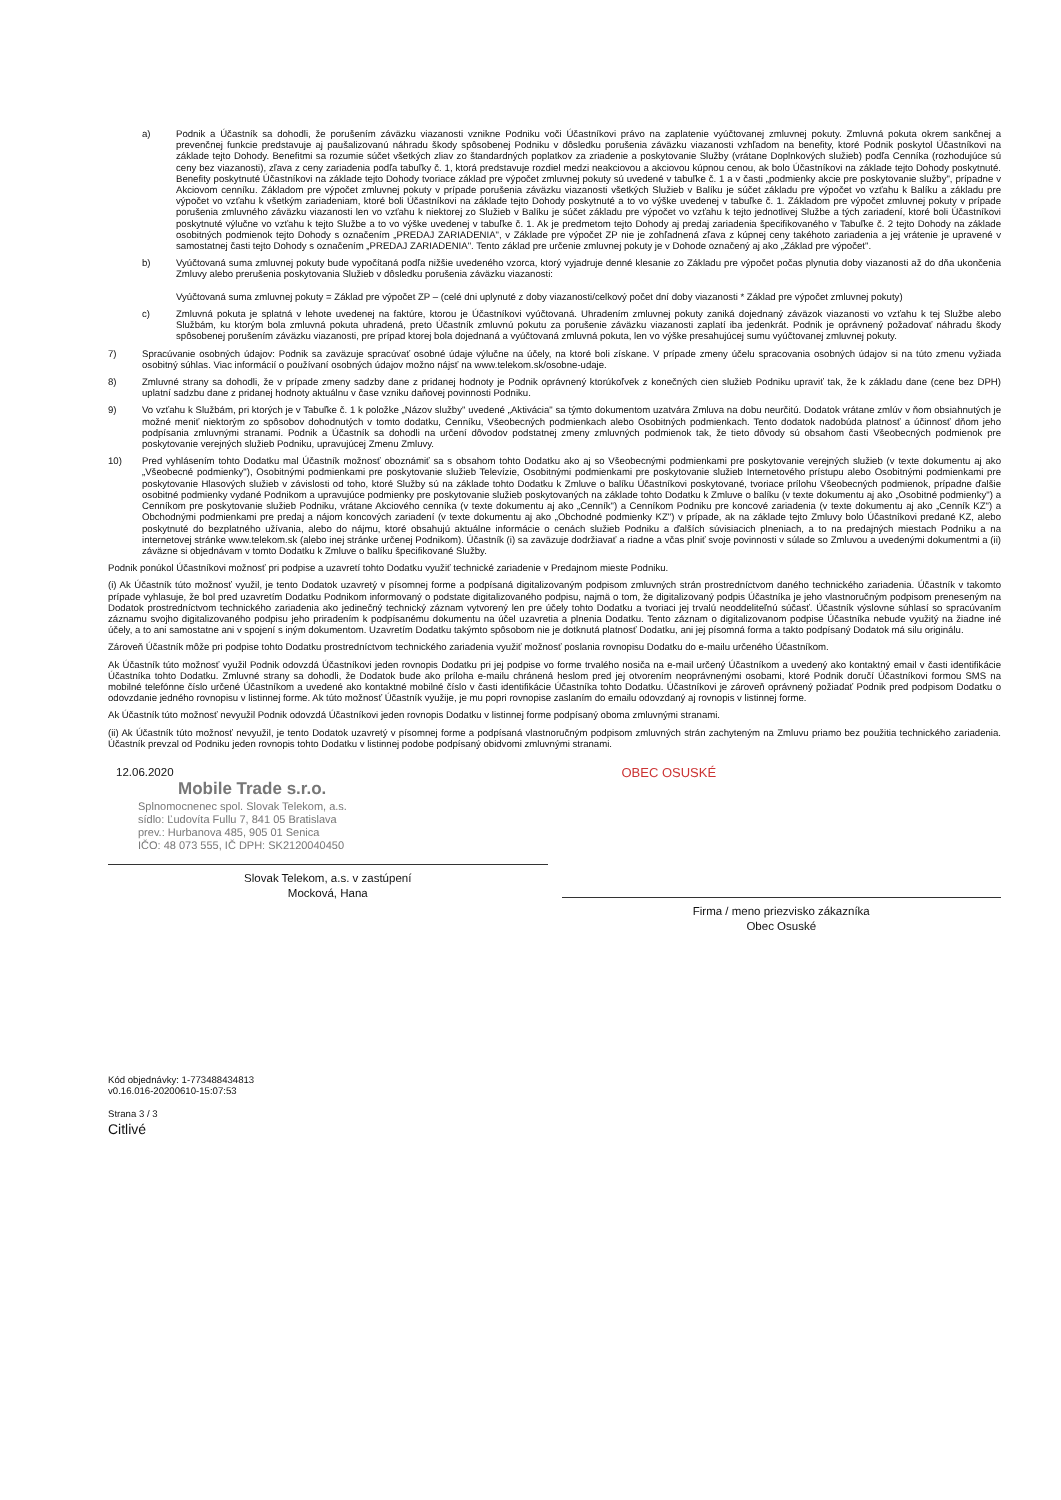a) Podnik a Účastník sa dohodli, že porušením záväzku viazanosti vznikne Podniku voči Účastníkovi právo na zaplatenie vyúčtovanej zmluvnej pokuty. Zmluvná pokuta okrem sankčnej a prevenčnej funkcie predstavuje aj paušalizovanú náhradu škody spôsobenej Podniku v dôsledku porušenia záväzku viazanosti vzhľadom na benefity, ktoré Podnik poskytol Účastníkovi na základe tejto Dohody. Benefitmi sa rozumie súčet všetkých zliav zo štandardných poplatkov za zriadenie a poskytovanie Služby (vrátane Doplnkových služieb) podľa Cenníka (rozhodujúce sú ceny bez viazanosti), zľava z ceny zariadenia podľa tabuľky č. 1, ktorá predstavuje rozdiel medzi neakciovou a akciovou kúpnou cenou, ak bolo Účastníkovi na základe tejto Dohody poskytnuté. Benefity poskytnuté Účastníkovi na základe tejto Dohody tvoriace základ pre výpočet zmluvnej pokuty sú uvedené v tabuľke č. 1 a v časti „podmienky akcie pre poskytovanie služby", prípadne v Akciovom cenníku. Základom pre výpočet zmluvnej pokuty v prípade porušenia záväzku viazanosti všetkých Služieb v Balíku je súčet základu pre výpočet vo vzťahu k Balíku a základu pre výpočet vo vzťahu k všetkým zariadeniam, ktoré boli Účastníkovi na základe tejto Dohody poskytnuté a to vo výške uvedenej v tabuľke č. 1. Základom pre výpočet zmluvnej pokuty v prípade porušenia zmluvného záväzku viazanosti len vo vzťahu k niektorej zo Služieb v Balíku je súčet základu pre výpočet vo vzťahu k tejto jednotlivej Službe a tých zariadení, ktoré boli Účastníkovi poskytnuté výlučne vo vzťahu k tejto Službe a to vo výške uvedenej v tabuľke č. 1. Ak je predmetom tejto Dohody aj predaj zariadenia špecifikovaného v Tabuľke č. 2 tejto Dohody na základe osobitných podmienok tejto Dohody s označením „PREDAJ ZARIADENIA", v Základe pre výpočet ZP nie je zohľadnená zľava z kúpnej ceny takéhoto zariadenia a jej vrátenie je upravené v samostatnej časti tejto Dohody s označením „PREDAJ ZARIADENIA". Tento základ pre určenie zmluvnej pokuty je v Dohode označený aj ako „Základ pre výpočet".
b) Vyúčtovaná suma zmluvnej pokuty bude vypočítaná podľa nižšie uvedeného vzorca, ktorý vyjadruje denné klesanie zo Základu pre výpočet počas plynutia doby viazanosti až do dňa ukončenia Zmluvy alebo prerušenia poskytovania Služieb v dôsledku porušenia záväzku viazanosti:
Vyúčtovaná suma zmluvnej pokuty = Základ pre výpočet ZP – (celé dni uplynuté z doby viazanosti/celkový počet dní doby viazanosti * Základ pre výpočet zmluvnej pokuty)
c) Zmluvná pokuta je splatná v lehote uvedenej na faktúre, ktorou je Účastníkovi vyúčtovaná. Uhradením zmluvnej pokuty zaniká dojednaný záväzok viazanosti vo vzťahu k tej Službe alebo Službám, ku ktorým bola zmluvná pokuta uhradená, preto Účastník zmluvnú pokutu za porušenie záväzku viazanosti zaplatí iba jedenkrát. Podnik je oprávnený požadovať náhradu škody spôsobenej porušením záväzku viazanosti, pre prípad ktorej bola dojednaná a vyúčtovaná zmluvná pokuta, len vo výške presahujúcej sumu vyúčtovanej zmluvnej pokuty.
7) Spracúvanie osobných údajov: Podnik sa zaväzuje spracúvať osobné údaje výlučne na účely, na ktoré boli získane. V prípade zmeny účelu spracovania osobných údajov si na túto zmenu vyžiada osobitný súhlas. Viac informácií o používaní osobných údajov možno nájsť na www.telekom.sk/osobne-udaje.
8) Zmluvné strany sa dohodli, že v prípade zmeny sadzby dane z pridanej hodnoty je Podnik oprávnený ktorúkoľvek z konečných cien služieb Podniku upraviť tak, že k základu dane (cene bez DPH) uplatní sadzbu dane z pridanej hodnoty aktuálnu v čase vzniku daňovej povinnosti Podniku.
9) Vo vzťahu k Službám, pri ktorých je v Tabuľke č. 1 k položke „Názov služby" uvedené „Aktivácia" sa týmto dokumentom uzatvára Zmluva na dobu neurčitú. Dodatok vrátane zmlúv v ňom obsiahnutých je možné meniť niektorým zo spôsobov dohodnutých v tomto dodatku, Cenníku, Všeobecných podmienkach alebo Osobitných podmienkach. Tento dodatok nadobúda platnosť a účinnosť dňom jeho podpísania zmluvnými stranami. Podnik a Účastník sa dohodli na určení dôvodov podstatnej zmeny zmluvných podmienok tak, že tieto dôvody sú obsahom časti Všeobecných podmienok pre poskytovanie verejných služieb Podniku, upravujúcej Zmenu Zmluvy.
10) Pred vyhlásením tohto Dodatku mal Účastník možnosť oboznámiť sa s obsahom tohto Dodatku ako aj so Všeobecnými podmienkami pre poskytovanie verejných služieb (v texte dokumentu aj ako „Všeobecné podmienky"), Osobitnými podmienkami pre poskytovanie služieb Televízie, Osobitnými podmienkami pre poskytovanie služieb Internetového prístupu alebo Osobitnými podmienkami pre poskytovanie Hlasových služieb v závislosti od toho, ktoré Služby sú na základe tohto Dodatku k Zmluve o balíku Účastníkovi poskytované, tvoriace prílohu Všeobecných podmienok, prípadne ďalšie osobitné podmienky vydané Podnikom a upravujúce podmienky pre poskytovanie služieb poskytovaných na základe tohto Dodatku k Zmluve o balíku (v texte dokumentu aj ako „Osobitné podmienky") a Cenníkom pre poskytovanie služieb Podniku, vrátane Akciového cenníka (v texte dokumentu aj ako „Cenník") a Cenníkom Podniku pre koncové zariadenia (v texte dokumentu aj ako „Cenník KZ") a Obchodnými podmienkami pre predaj a nájom koncových zariadení (v texte dokumentu aj ako „Obchodné podmienky KZ") v prípade, ak na základe tejto Zmluvy bolo Účastníkovi predané KZ, alebo poskytnuté do bezplatného užívania, alebo do nájmu, ktoré obsahujú aktuálne informácie o cenách služieb Podniku a ďalších súvisiacich plneniach, a to na predajných miestach Podniku a na internetovej stránke www.telekom.sk (alebo inej stránke určenej Podnikom). Účastník (i) sa zaväzuje dodržiavať a riadne a včas plniť svoje povinnosti v súlade so Zmluvou a uvedenými dokumentmi a (ii) záväzne si objednávam v tomto Dodatku k Zmluve o balíku špecifikované Služby.
Podnik ponúkol Účastníkovi možnosť pri podpise a uzavretí tohto Dodatku využiť technické zariadenie v Predajnom mieste Podniku.
(i) Ak Účastník túto možnosť využil, je tento Dodatok uzavretý v písomnej forme a podpísaná digitalizovaným podpisom zmluvných strán prostredníctvom daného technického zariadenia. Účastník v takomto prípade vyhlasuje, že bol pred uzavretím Dodatku Podnikom informovaný o podstate digitalizovaného podpisu, najmä o tom, že digitalizovaný podpis Účastníka je jeho vlastnoručným podpisom preneseným na Dodatok prostredníctvom technického zariadenia ako jedinečný technický záznam vytvorený len pre účely tohto Dodatku a tvoriaci jej trvalú neoddeliteľnú súčasť. Účastník výslovne súhlasí so spracúvaním záznamu svojho digitalizovaného podpisu jeho priradením k podpísanému dokumentu na účel uzavretia a plnenia Dodatku. Tento záznam o digitalizovanom podpise Účastníka nebude využitý na žiadne iné účely, a to ani samostatne ani v spojení s iným dokumentom. Uzavretím Dodatku takýmto spôsobom nie je dotknutá platnosť Dodatku, ani jej písomná forma a takto podpísaný Dodatok má silu originálu.
Zároveň Účastník môže pri podpise tohto Dodatku prostredníctvom technického zariadenia využiť možnosť poslania rovnopisu Dodatku do e-mailu určeného Účastníkom.
Ak Účastník túto možnosť využil Podnik odovzdá Účastníkovi jeden rovnopis Dodatku pri jej podpise vo forme trvalého nosiča na e-mail určený Účastníkom a uvedený ako kontaktný email v časti identifikácie Účastníka tohto Dodatku. Zmluvné strany sa dohodli, že Dodatok bude ako príloha e-mailu chránená heslom pred jej otvorením neoprávnenými osobami, ktoré Podnik doručí Účastníkovi formou SMS na mobilné telefónne číslo určené Účastníkom a uvedené ako kontaktné mobilné číslo v časti identifikácie Účastníka tohto Dodatku. Účastníkovi je zároveň oprávnený požiadať Podnik pred podpisom Dodatku o odovzdanie jedného rovnopisu v listinnej forme. Ak túto možnosť Účastník využije, je mu popri rovnopise zaslaním do emailu odovzdaný aj rovnopis v listinnej forme.
Ak Účastník túto možnosť nevyužil Podnik odovzdá Účastníkovi jeden rovnopis Dodatku v listinnej forme podpísaný oboma zmluvnými stranami.
(ii) Ak Účastník túto možnosť nevyužil, je tento Dodatok uzavretý v písomnej forme a podpísaná vlastnoručným podpisom zmluvných strán zachyteným na Zmluvu priamo bez použitia technického zariadenia. Účastník prevzal od Podniku jeden rovnopis tohto Dodatku v listinnej podobe podpísaný obidvomi zmluvnými stranami.
12.06.2020
Mobile Trade s.r.o.
Splnomocnenec spol. Slovak Telekom, a.s.
sídlo: Ľudovíta Fullu 7, 841 05 Bratislava
prev.: Hurbanova 485, 905 01 Senica
IČO: 48 073 555, IČ DPH: SK2120040450
Slovak Telekom, a.s. v zastúpení
Mocková, Hana
OBEC OSUSKÉ
Firma / meno priezvisko zákazníka
Obec Osuské
Kód objednávky: 1-773488434813
v0.16.016-20200610-15:07:53
Strana 3 / 3
Citlivé